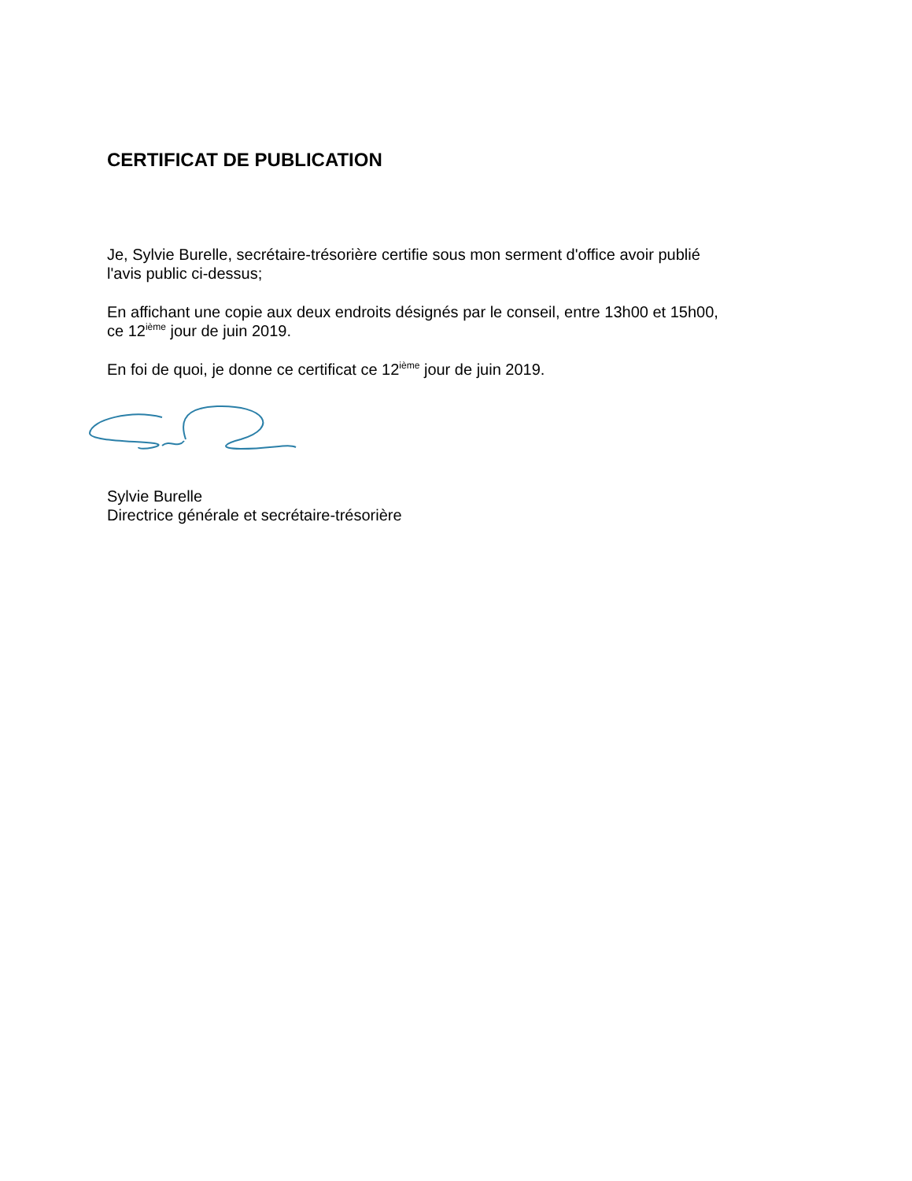CERTIFICAT DE PUBLICATION
Je, Sylvie Burelle, secrétaire-trésorière certifie sous mon serment d'office avoir publié
l'avis public ci-dessus;
En affichant une copie aux deux endroits désignés par le conseil, entre 13h00 et 15h00,
ce 12<sup>ième</sup> jour de juin 2019.
En foi de quoi, je donne ce certificat ce 12<sup>ième</sup> jour de juin 2019.
Sylvie Burelle
Directrice générale et secrétaire-trésorière